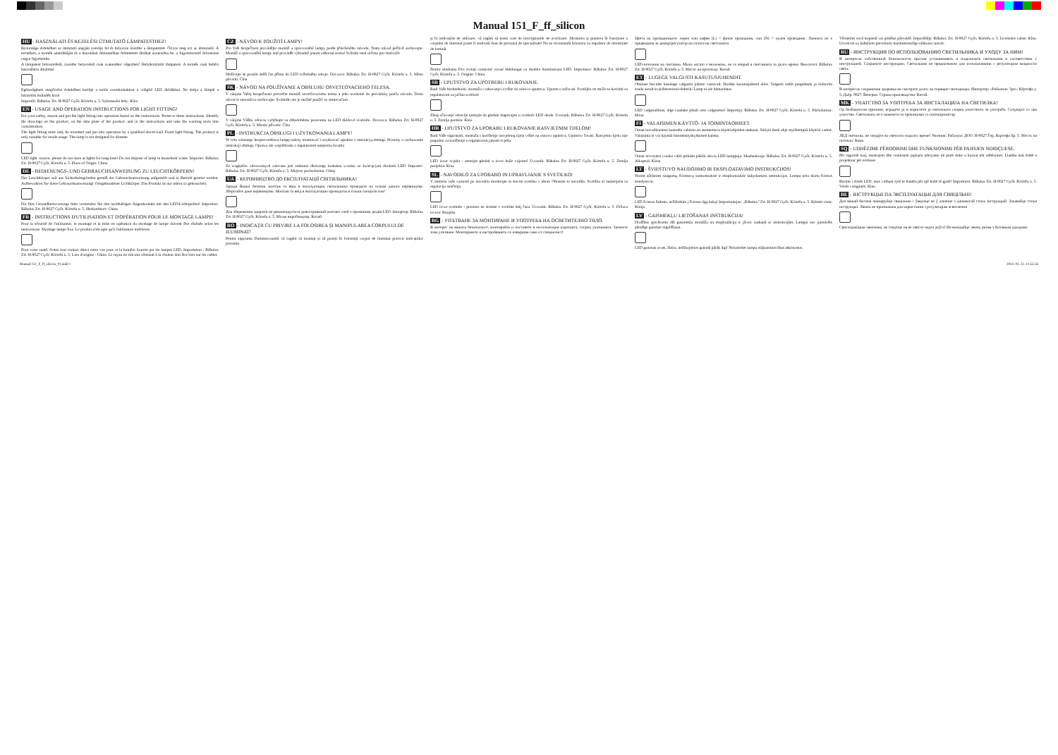Manual 151_F_ff_silicon
HU - HASZNÁLATI ÉS KEZELÉSI ÚTMUTATÓ LÁMPATESTHEZ!
Biztonsága érdekében az útmutató alapján szerelje fel és helyezze üzembe a lámpatestet. Őrizze meg ezt az útmutatót. A terméken, a termék adattábláján és a használati útmutatóban feltüntetett ábrákat azonosítsa be, a figyelmeztető feliratokat vegye figyelembe.
A lámpatest felszerelését, üzembe helyezését csak szakember végezheti! Helyhezkötött lámpatest. A termék csak beltéri használatra alkalmas.
Egészségének megőrzése érdekében kerülje a tartós szemkontaktust a világító LED diódákkal. Ne dobja a lámpát a háztartási hulladék közé.
Importőr: Rábalux Zrt. H-9027 Győr, Körtefa u. 5. Származási hely: Kína
EN - USAGE AND OPERATION INSTRUCTIONS FOR LIGHT FITTING!
For your safety, mount and put the light fitting into operation based on the instructions. Preserve these instructions. Identify the drawings on the product, on the data plate of the product, and in the instructions and take the warning texts into consideration.
The light fitting must only be mounted and put into operation by a qualified electrician! Fixed light fitting. The product is only suitable for inside usage. The lamp is not designed for dimmer
LED light -source, please do not stare at lights for long time! Do not dispose of lamp in household waste. Importer: Rábalux Zrt. H-9027 Győr, Körtefa u. 5. Place of Origin: China
DE - BEDIENUNGS-,UND GEBRAUCHSANWEISUNG ZU LEUCHTKÖRPERN!
Der Leuchtkörper soll aus Sicherheitsgründen gemäß der Gebrauchsanweisung aufgestellt und in Betrieb gesetzt werden. Aufbewahren Sie diese Gebrauchsanweisung! Ortsgebundener Lichtkörper. Das Produkt ist nur intern zu gebrauchen.
Für Ihre Gesundheitsvorsorge bitte vermeiden Sie den nachhaltigen Augenkontakt mit den LED-Lichtquellen! Importeur: Rábalux Zrt. H-9027 Győr, Körtefa u. 5. Herkunftsort: China
FR - INSTRUCTIONS D'UTILISATION ET D'OPÉRATION POUR LE MONTAGE LAMPE!
Pour la sécurité de l'utilisateur, le montage et la mise en opération du montage de lampe doivent être réalisés selon les instructions. Montage lampe fixe. Le produit n'est apte qu'à l'utilisation intérieure.
Pour votre santé, évitez tout contact direct entre vos yeux et la lumière fournie par les lampes LED. Importateur : Rábalux Zrt. H-9027 Győr, Körtefa u. 5. Lieu d'origine : Chine. Le tuyau en silicone résistant à la chaleur doit être tirer sur les cables
CZ - NÁVOD K POUŽITÍ LAMPY!
Pro Vaši bezpečnost provádějte montáž a zprovoznění lampy podle přiloženého návodu. Tento návod pečlivě uschovejte. Montáž a zprovoznění lampy smí provádět výhradně jenom odborná osoba! Svítidlo není určeno pro stmívače.
Nedívejte se prosím delší čas přímo do LED světelného zdroje. Dovozce: Rábalux Zrt. H-9027 Győr, Körtefa u. 5. Místo původu: Čína
SK - NÁVOD NA POUŽÍVANIE A OBSLUHU OSVETĽOVACIEHO TELESA.
V záujme Vašej bezpečnosti preveďte montáž osvetľovacieho telesa a jeho uvedenie do prevádzky podľa návodu. Tento návod si starostlivo uschovajte. Svietidlo nie je možné použiť so stmievačom.
V záujme Vášho zdravia vyhýbajte sa dlhodobému pozeraniu na LED diódové svietidlo. Dovozca: Rábalux Zrt. H-9027 Győr, Körtefa u. 5. Miesto pôvodu: Čína
PL - INSTRUKCJA OBSŁUGI I UŻYTKOWANIA LAMPY!
W celu własnego bezpieczeństwa lampę należy montować i użytkować zgodnie z instrukcją obsługi. Prosimy o zachowanie instrukcji obsługi. Oprawa nie współdziała z regulatorem natężenia światła
Ze względów zdrowotnych zalecane jest unikanie dłuższego kontaktu wzroku ze świecącymi diodami LED. Importer: Rábalux Zrt. H-9027 Győr, Körtefa u. 5. Miejsce pochodzenia: Chiny
UA - КЕРІВНИЦТВО ДО ЕКСПЛУАТАЦІЇ СВІТИЛЬНИКА!
Заради Вашої безпеки монтаж та ввід в експлуатацію світильника проводьте на основі даного керівництва. Зберігайте дане керівництво. Монтаж та ввід в експлуатацію проводиться тільки спеціалістом!
Для збереження здоров'я не рекомендується довготривалий контакт очей з промінням діодів LED. Імпортер: Rábalux Zrt. H-9027 Győr, Körtefa u. 5. Місце виробництва: Китай
RO - INDICAȚII CU PRIVIRE LA FOLOSIREA ȘI MANIPULAREA CORPULUI DE ILUMINAT!
Pentru siguranta Dumneavoastră vă rugăm să montați și să puneți în folosință corpul de iluminat potrivit indicațiilor prezente.
și în indicațiile de utilizare, vă rugăm să țineți cont de inscripțiunile de avertizare. Montarea și punerea în funcțiune a corpului de iluminat poate fi realizată doar de personal de specialitate! Nu se recomandă folosirea cu regulator de intensitate de lumină.
Pentru sănătatea Dvs evitați contactul vizual îndelungat cu diodele iluminatoare LED. Importator: Rábalux Zrt. H-9027 Győr, Körtefa u. 5. Origine: China
SR - UPUTSTVO ZA UPOTREBU I RUKOVANJE.
Radi Vaše bezbednosti, montažu i rukovanje izvršite na osnovu uputstva. Uputstvo sačuvati. Svetiljku ne može se koristiti sa regulatorom za jačinu svetlosti
Zbog očuvanje zdravlje nemojte da gledate dugotrajno u svetluće LED diode. Uvoznik: Rábalux Zrt. H-9027 Győr, Körtefa u. 5. Zemlja porekla: Kina
HR - UPUTSTVO ZA UPORABU I RUKOVANJE RASVJETNIM TIJELOM!
Radi Vaše sigurnosti, montažu i korištenje rasvjetnog tijela vršite na osnovu uputstva. Uputstvo čuvati. Rasvjetno tijelo nije pogodno za korištenje s regulatorom jakosti svjetla.
LED izvor svjetla - nemojte gledati u izvor duže vrijeme! Uvoznik: Rábalux Zrt. H-9027 Győr, Körtefa u. 5. Zemlja porijekla: Kina
SL - NAVODILO ZA UPORABO IN UPRAVLJANJE S SVETILKO!
V interesu vaše varnosti po navodilu montirajte in stavite svetilko v obrat. Ohranite to navodilo. Svetilka ni namenjena za regulacijo senčenja.
LED izvor svetlobe - prosimo ne strmite v svetilke dalj časa. Uvoznik: Rábalux Zrt. H-9027 Győr, Körtefa u. 5. Država izvora: Kitajska
BG - УПЪТВАНЕ ЗА МОНТИРАНЕ И УПОТРЕБА НА ОСВЕТИТЕЛНО ТЯЛО.
В интерес на вашата безопасност, монтирайте и поставете в експлоатация изделията, според указанията. Запазете това упътване. Монтирането и настройването се извършва само от специалист!
Цвета на проводниците: черен или кафяв (L) = фазов проводник, син (N) = нулев проводник. Лампата не е предвидена за димър/регулатор на силата на светлината
LED-източник на светлина. Моля, когато е включено, не се взирай в светлината за дълго време. Вносител: Rábalux Zrt. H-9027 Győr, Körtefa u. 5. Място на произход: Китай
ET - LUGEGE VALGUSTI KASUTUSJUHENDIT.
Ohutuse huvides kasutage valgustit juhiste vastavalt. Hoidke kasutusjuhend alles. Valgusti tohib paigaldada ja töökorda seada ainult kvalifitseeritud elektrik! Lamp ei ole hämardatav.
LED valgusallikas, ärge vaadake pikalt otse valgusesse! Importija: Rábalux Zrt. H-9027 Győr, Körtefa u. 5. Päritolumaa: Hiina
FI - VALAISIMEN KÄYTTÖ- JA TOIMINTAOHJEET.
Oman turvallisuutesi kannalta valaisin on asennettava käyttöohjeiden mukaan. Säilytä tämä ohje myöhempää käyttöä varten. Valaisinta ei voi käyttää himmennyskytkimen kanssa.
Oman terveytesi vuoksi vältä pitkään päällä olevia LED-lamppuja. Maahantuoja: Rábalux Zrt. H-9027 Győr, Körtefa u. 5. Alkuperä: Kiina
LT - ŠVIESTUVO NAUDOJIMO IR EKSPLOATAVIMO INSTRUKCIJOS!
Norint užtikrinti saugumą, šviestuvą sumontuokite ir eksploatuokite laikydamiesi instrukcijos. Lempa nėra skirta šviesos temdytuvui.
LED šviesos šaltinis, nežiūrėkite į šviesas ilgą laiką! Importuotojas: „Rábalux" Zrt. H-9027 Győr, Körtefa u. 5. Kilmės vieta: Kinija
LV - GAISMEKĻU LIETOŠANAS INSTRUKCIJA!
Drošības apsvērumu dēļ gaismekļa montāža un ekspluatācija ir jāveic saskaņā ar instrukcijām. Lampai nav paredzēts pārslēgs gaismas regulēšanai.
LED gaismas avots, lūdzu, nelūkojieties gaismā pārāk ilgi! Neizmetiet lampu mājsaimniecības atkritumos.
Vērsieties savā kopienā vai pilsētas pārvaldē. Importētājs: Rábalux Zrt. H-9027 Győr, Körtefa u. 5. Izcelsmes valsts: Ķīna. Uzvelciet uz kabeļiem pievienoto karstumizturīgo silikona cauruli.
RU - ИНСТРУКЦИЯ ПО ИСПОЛЬЗОВАНИЮ СВЕТИЛЬНИКА И УХОДУ ЗА НИМ!
В интересах собственной безопасности просим устанавливать и подключать светильник в соответствии с инструкцией. Сохраните инструкцию. Светильник не предназначен для использования с регулятором мощности света.
В интересах сохранения здоровья не смотрите долго на горящие светодиоды. Импортер: «Рабалюкс Зрт», Кёртефа у. 5, Дьёр, 9027, Венгрия. Страна производства: Китай.
MK - УПАТСТВО ЗА УПОТРЕБА ЗА ИНСТАЛАЦИЈА НА СВЕТИЛКА!
Од безбедносни причини, вградете ја и користете ја светилката според упатството за употреба. Сочувајте го ова упатство. Светилката не е наменета за прекинувач со потенциометар
ЛЕД светилка, не гледајте во светлото подолго време! Увозник: Рабалукс ДОО. H-9027 Ѓер, Кортефа бр. 5. Место на потекло: Кина
SQ - UDHËZIME PËRDORIMI DHE FUNKSIONIMI PËR PAJISJEN NDRIÇUESE.
Për sigurinë tuaj, montojeni dhe vendoseni pajisjen ndriçuese në punë duke u bazuar tek udhëzimet. Llamba nuk është e projektuar për errësues
Burimi i dritës LED, mos i mbani sytë te llamba për një kohë të gjatë! Importuesi: Rábalux Zrt. H-9027 Győr, Körtefa u. 5. Vendi i origjinës: Kina
BE - ІНСТРУКЦЫІ ПА ЭКСПЛУАТАЦЫІ ДЛЯ СВЯЦІЛЬНІ!
Для вашай бяспекі манціруйце свяцільню і ўвядзіце яе ў дзеянне з дапамогай гэтых інструкцый. Захавайце гэтыя інструкцыі. Лямпа не прызначана для карыстання з рэгулятарам асвятлення
Святлодыёдная лямпачка, не глядзіце на яе святло надта доўга! Не выкідайце лямпу разам з бытавымі адходамі.
Manual 151_F_ff_silicon_01.indd 1 2023. 03. 22. 11:55:56